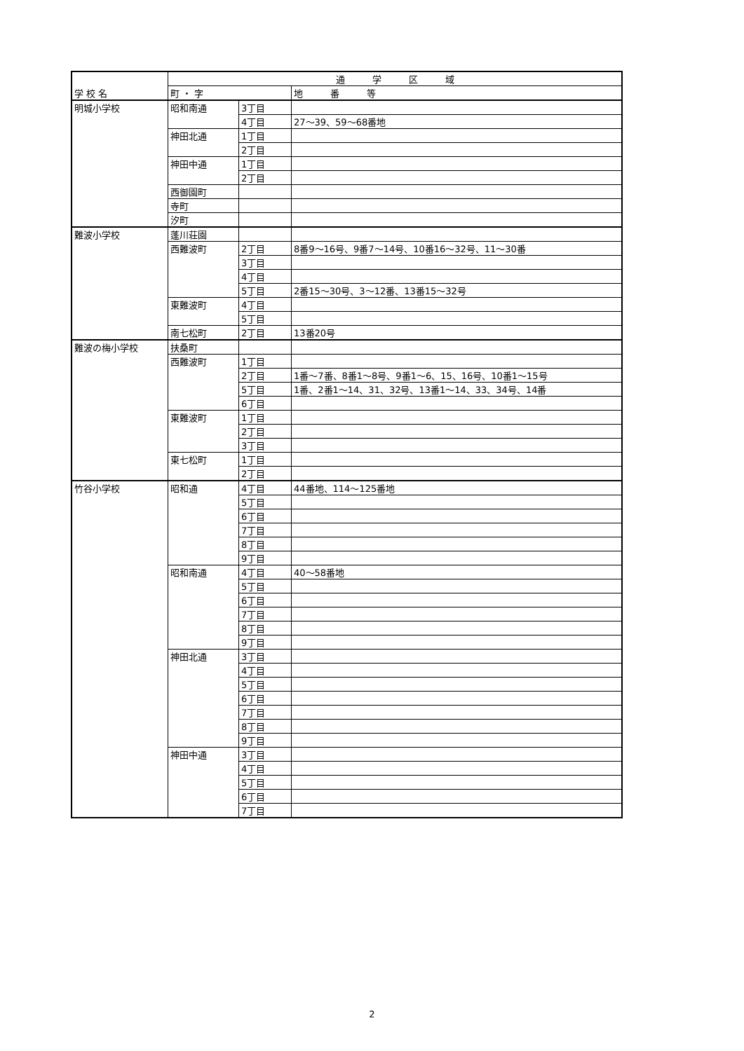| 学 校 名 | 通 学 区 域 | | |
| --- | --- | --- | --- |
| | 町 ・ 字 | | 地 番 等 |
| 明城小学校 | 昭和南通 | 3丁目 | |
| | | 4丁目 | 27～39、59～68番地 |
| | 神田北通 | 1丁目 | |
| | | 2丁目 | |
| | 神田中通 | 1丁目 | |
| | | 2丁目 | |
| | 西御園町 | | |
| | 寺町 | | |
| | 汐町 | | |
| 難波小学校 | 蓬川荘園 | | |
| | 西難波町 | 2丁目 | 8番9～16号、9番7～14号、10番16～32号、11～30番 |
| | | 3丁目 | |
| | | 4丁目 | |
| | | 5丁目 | 2番15～30号、3～12番、13番15～32号 |
| | 東難波町 | 4丁目 | |
| | | 5丁目 | |
| | 南七松町 | 2丁目 | 13番20号 |
| 難波の梅小学校 | 扶桑町 | | |
| | 西難波町 | 1丁目 | |
| | | 2丁目 | 1番～7番、8番1～8号、9番1～6、15、16号、10番1～15号 |
| | | 5丁目 | 1番、2番1～14、31、32号、13番1～14、33、34号、14番 |
| | | 6丁目 | |
| | 東難波町 | 1丁目 | |
| | | 2丁目 | |
| | | 3丁目 | |
| | 東七松町 | 1丁目 | |
| | | 2丁目 | |
| 竹谷小学校 | 昭和通 | 4丁目 | 44番地、114～125番地 |
| | | 5丁目 | |
| | | 6丁目 | |
| | | 7丁目 | |
| | | 8丁目 | |
| | | 9丁目 | |
| | 昭和南通 | 4丁目 | 40～58番地 |
| | | 5丁目 | |
| | | 6丁目 | |
| | | 7丁目 | |
| | | 8丁目 | |
| | | 9丁目 | |
| | 神田北通 | 3丁目 | |
| | | 4丁目 | |
| | | 5丁目 | |
| | | 6丁目 | |
| | | 7丁目 | |
| | | 8丁目 | |
| | | 9丁目 | |
| | 神田中通 | 3丁目 | |
| | | 4丁目 | |
| | | 5丁目 | |
| | | 6丁目 | |
| | | 7丁目 | |
2